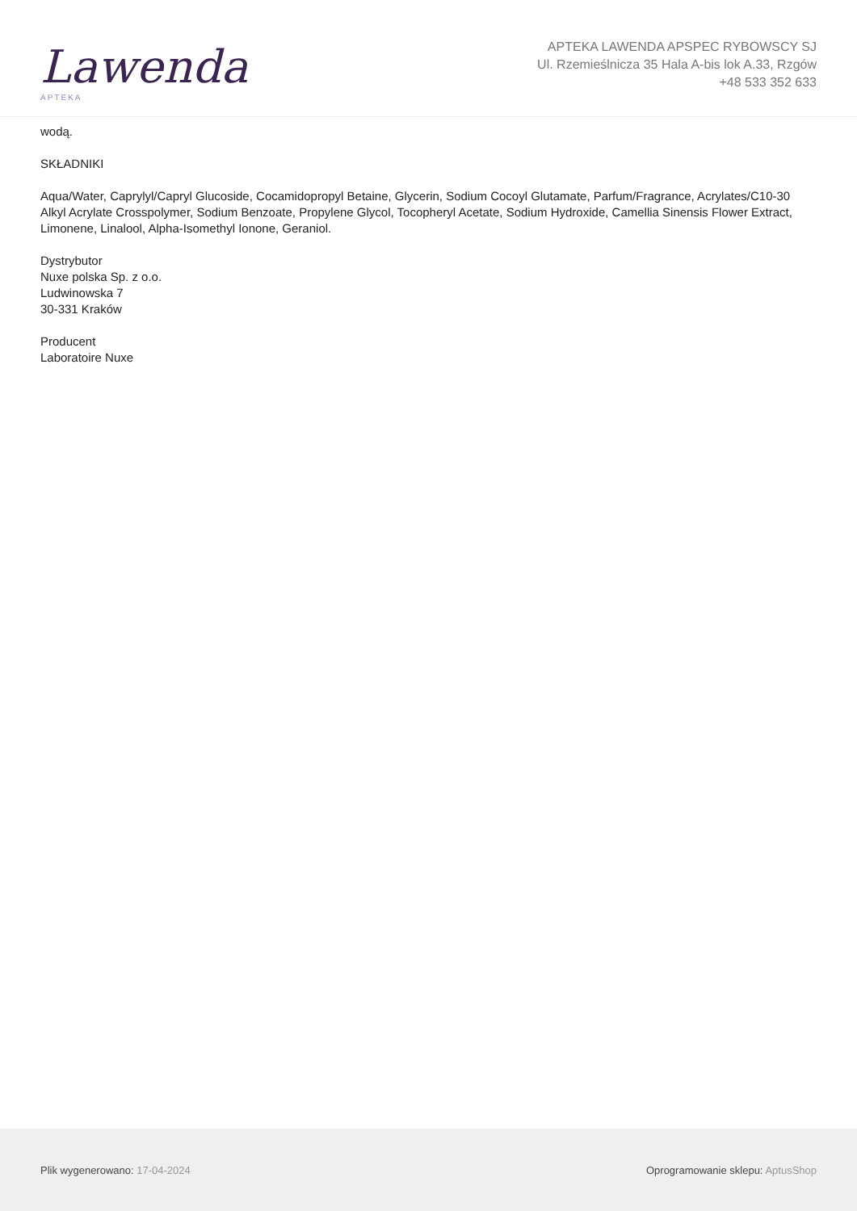Lawenda APTEKA
APTEKA LAWENDA APSPEC RYBOWSCY SJ
Ul. Rzemieślnicza 35 Hala A-bis lok A.33, Rzgów
+48 533 352 633
wodą.
SKŁADNIKI
Aqua/Water, Caprylyl/Capryl Glucoside, Cocamidopropyl Betaine, Glycerin, Sodium Cocoyl Glutamate, Parfum/Fragrance, Acrylates/C10-30 Alkyl Acrylate Crosspolymer, Sodium Benzoate, Propylene Glycol, Tocopheryl Acetate, Sodium Hydroxide, Camellia Sinensis Flower Extract, Limonene, Linalool, Alpha-Isomethyl Ionone, Geraniol.
Dystrybutor
Nuxe polska Sp. z o.o.
Ludwinowska 7
30-331 Kraków
Producent
Laboratoire Nuxe
Plik wygenerowano: 17-04-2024 Oprogramowanie sklepu: AptusShop